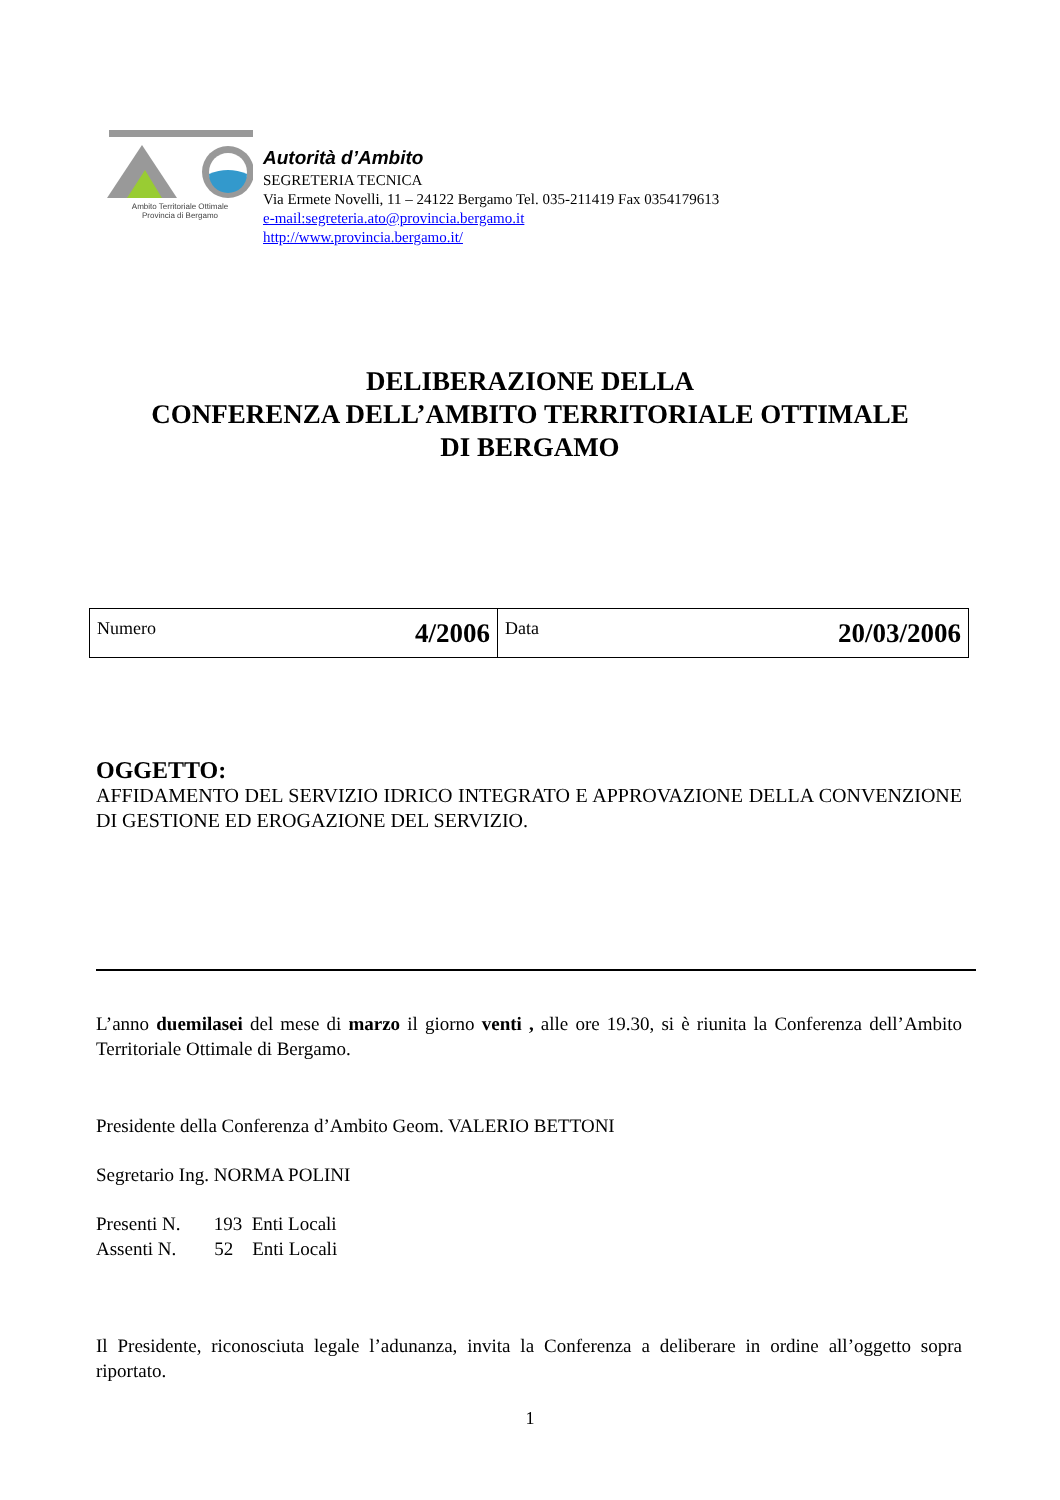Ambito Territoriale Ottimale
Provincia di Bergamo
Autorità d’Ambito
SEGRETERIA TECNICA
Via Ermete Novelli, 11 – 24122 Bergamo Tel. 035-211419 Fax 0354179613
e-mail:segreteria.ato@provincia.bergamo.it
http://www.provincia.bergamo.it/
DELIBERAZIONE DELLA
CONFERENZA DELL’AMBITO TERRITORIALE OTTIMALE
DI BERGAMO
| Numero 4/2006 | Data 20/03/2006 |
OGGETTO:
AFFIDAMENTO DEL SERVIZIO IDRICO INTEGRATO E APPROVAZIONE DELLA CONVENZIONE DI GESTIONE ED EROGAZIONE DEL SERVIZIO.
L’anno duemilasei del mese di marzo il giorno venti , alle ore 19.30, si è riunita la Conferenza dell’Ambito Territoriale Ottimale di Bergamo.
Presidente della Conferenza d’Ambito Geom. VALERIO BETTONI
Segretario Ing. NORMA POLINI
Presenti N. 193 Enti Locali
Assenti N. 52 Enti Locali
Il Presidente, riconosciuta legale l’adunanza, invita la Conferenza a deliberare in ordine all’oggetto sopra riportato.
1